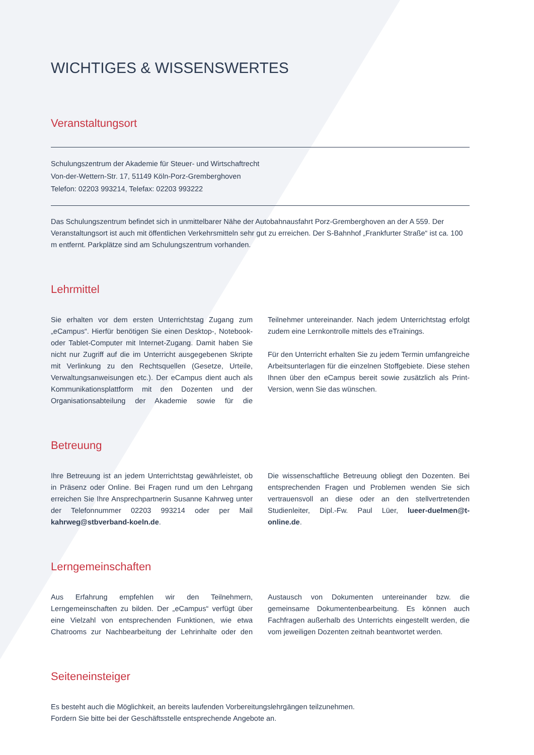WICHTIGES & WISSENSWERTES
Veranstaltungsort
Schulungszentrum der Akademie für Steuer- und Wirtschaftrecht
Von-der-Wettern-Str. 17, 51149 Köln-Porz-Gremberghoven
Telefon: 02203 993214, Telefax: 02203 993222
Das Schulungszentrum befindet sich in unmittelbarer Nähe der Autobahnausfahrt Porz-Gremberghoven an der A 559. Der Veranstaltungsort ist auch mit öffentlichen Verkehrsmitteln sehr gut zu erreichen. Der S-Bahnhof „Frankfurter Straße“ ist ca. 100 m entfernt. Parkplätze sind am Schulungszentrum vorhanden.
Lehrmittel
Sie erhalten vor dem ersten Unterrichtstag Zugang zum „eCampus“. Hierfür benötigen Sie einen Desktop-, Notebook- oder Tablet-Computer mit Internet-Zugang. Damit haben Sie nicht nur Zugriff auf die im Unterricht ausgegebenen Skripte mit Verlinkung zu den Rechtsquellen (Gesetze, Urteile, Verwaltungsanweisungen etc.). Der eCampus dient auch als Kommunikationsplattform mit den Dozenten und der Organisationsabteilung der Akademie sowie für die Teilnehmer untereinander. Nach jedem Unterrichtstag erfolgt zudem eine Lernkontrolle mittels des eTrainings.
Für den Unterricht erhalten Sie zu jedem Termin umfangreiche Arbeitsunterlagen für die einzelnen Stoffgebiete. Diese stehen Ihnen über den eCampus bereit sowie zusätzlich als Print-Version, wenn Sie das wünschen.
Betreuung
Ihre Betreuung ist an jedem Unterrichtstag gewährleistet, ob in Präsenz oder Online. Bei Fragen rund um den Lehrgang erreichen Sie Ihre Ansprechpartnerin Susanne Kahrweg unter der Telefonnummer 02203 993214 oder per Mail kahrweg@stbverband-koeln.de.
Die wissenschaftliche Betreuung obliegt den Dozenten. Bei entsprechenden Fragen und Problemen wenden Sie sich vertrauensvoll an diese oder an den stellvertretenden Studienleiter, Dipl.-Fw. Paul Lüer, lueer-duelmen@t-online.de.
Lerngemeinschaften
Aus Erfahrung empfehlen wir den Teilnehmern, Lerngemeinschaften zu bilden. Der „eCampus“ verfügt über eine Vielzahl von entsprechenden Funktionen, wie etwa Chatrooms zur Nachbearbeitung der Lehrinhalte oder den Austausch von Dokumenten untereinander bzw. die gemeinsame Dokumentenbearbeitung. Es können auch Fachfragen außerhalb des Unterrichts eingestellt werden, die vom jeweiligen Dozenten zeitnah beantwortet werden.
Seiteneinsteiger
Es besteht auch die Möglichkeit, an bereits laufenden Vorbereitungslehrgängen teilzunehmen.
Fordern Sie bitte bei der Geschäftsstelle entsprechende Angebote an.